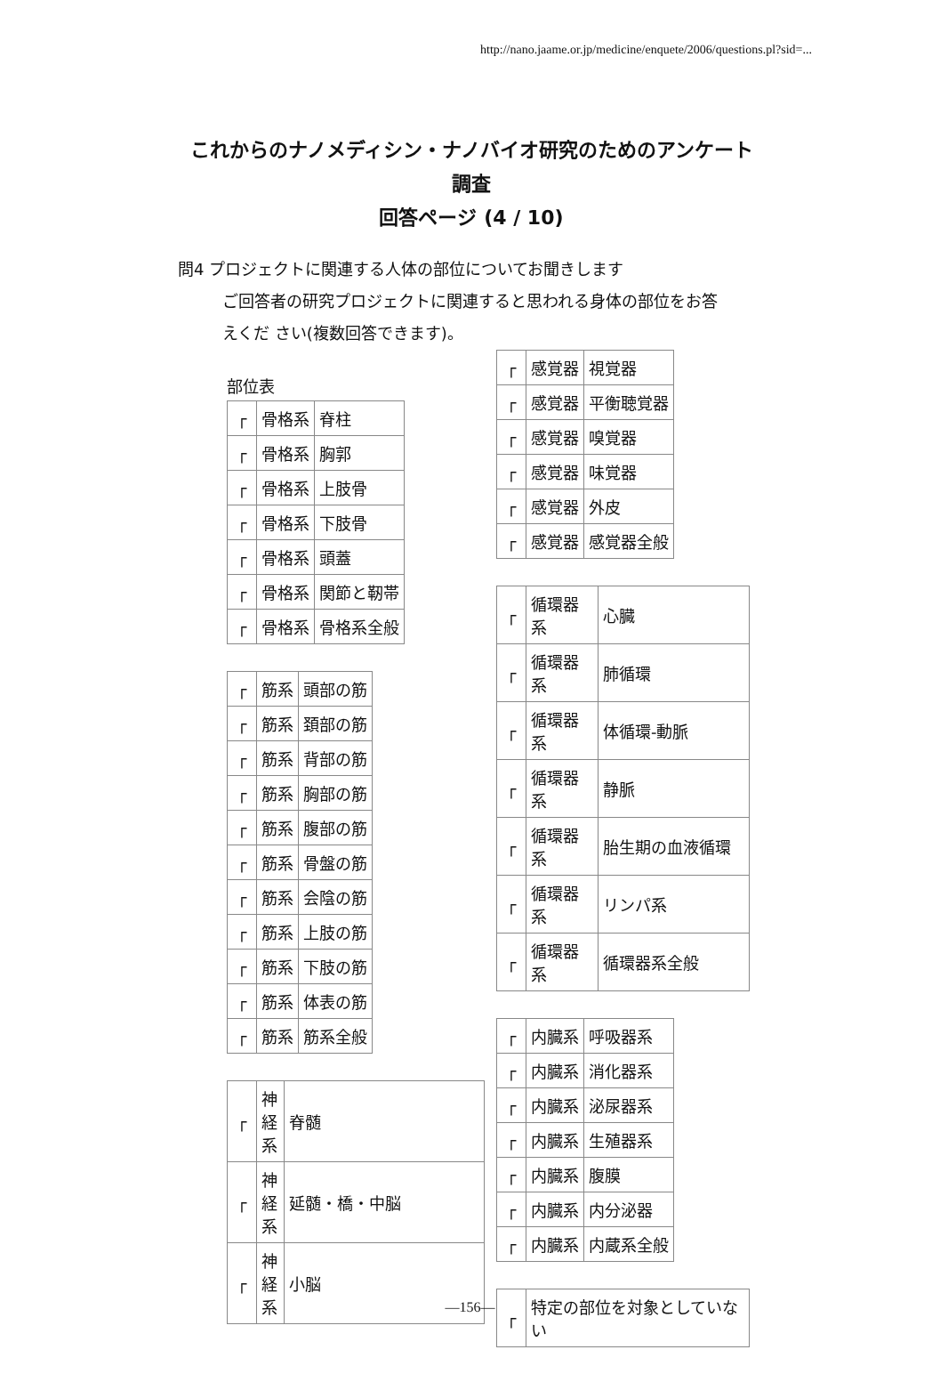http://nano.jaame.or.jp/medicine/enquete/2006/questions.pl?sid=...
これからのナノメディシン・ナノバイオ研究のためのアンケート
調査
回答ページ (4 / 10)
問4 プロジェクトに関連する人体の部位についてお聞きします
ご回答者の研究プロジェクトに関連すると思われる身体の部位をお答
えくだ さい(複数回答できます)。
部位表
| ┌ | 骨格系 | 脊柱 |
| ┌ | 骨格系 | 胸郭 |
| ┌ | 骨格系 | 上肢骨 |
| ┌ | 骨格系 | 下肢骨 |
| ┌ | 骨格系 | 頭蓋 |
| ┌ | 骨格系 | 関節と靭帯 |
| ┌ | 骨格系 | 骨格系全般 |
| ┌ | 筋系 | 頭部の筋 |
| ┌ | 筋系 | 頚部の筋 |
| ┌ | 筋系 | 背部の筋 |
| ┌ | 筋系 | 胸部の筋 |
| ┌ | 筋系 | 腹部の筋 |
| ┌ | 筋系 | 骨盤の筋 |
| ┌ | 筋系 | 会陰の筋 |
| ┌ | 筋系 | 上肢の筋 |
| ┌ | 筋系 | 下肢の筋 |
| ┌ | 筋系 | 体表の筋 |
| ┌ | 筋系 | 筋系全般 |
| ┌ | 神経系 | 脊髄 |
| ┌ | 神経系 | 延髄・橋・中脳 |
| ┌ | 神経系 | 小脳 |
| ┌ | 感覚器 | 視覚器 |
| ┌ | 感覚器 | 平衡聴覚器 |
| ┌ | 感覚器 | 嗅覚器 |
| ┌ | 感覚器 | 味覚器 |
| ┌ | 感覚器 | 外皮 |
| ┌ | 感覚器 | 感覚器全般 |
| ┌ | 循環器系 | 心臓 |
| ┌ | 循環器系 | 肺循環 |
| ┌ | 循環器系 | 体循環-動脈 |
| ┌ | 循環器系 | 静脈 |
| ┌ | 循環器系 | 胎生期の血液循環 |
| ┌ | 循環器系 | リンパ系 |
| ┌ | 循環器系 | 循環器系全般 |
| ┌ | 内臓系 | 呼吸器系 |
| ┌ | 内臓系 | 消化器系 |
| ┌ | 内臓系 | 泌尿器系 |
| ┌ | 内臓系 | 生殖器系 |
| ┌ | 内臓系 | 腹膜 |
| ┌ | 内臓系 | 内分泌器 |
| ┌ | 内臓系 | 内蔵系全般 |
| ┌ | 特定の部位を対象としていない |
—156—